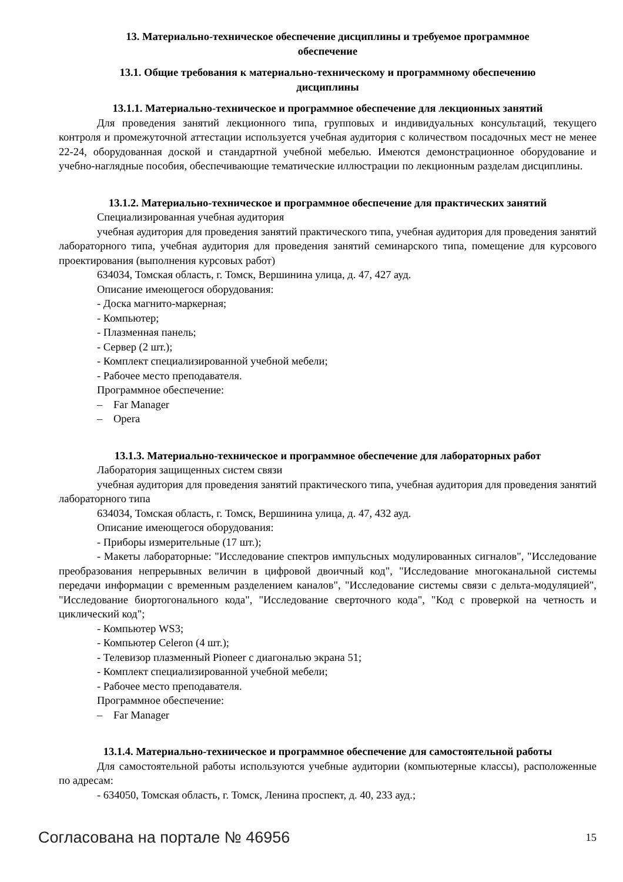13. Материально-техническое обеспечение дисциплины и требуемое программное
обеспечение
13.1. Общие требования к материально-техническому и программному обеспечению
дисциплины
13.1.1. Материально-техническое и программное обеспечение для лекционных занятий
Для проведения занятий лекционного типа, групповых и индивидуальных консультаций, текущего контроля и промежуточной аттестации используется учебная аудитория с количеством посадочных мест не менее 22-24, оборудованная доской и стандартной учебной мебелью. Имеются демонстрационное оборудование и учебно-наглядные пособия, обеспечивающие тематические иллюстрации по лекционным разделам дисциплины.
13.1.2. Материально-техническое и программное обеспечение для практических занятий
Специализированная учебная аудитория
учебная аудитория для проведения занятий практического типа, учебная аудитория для проведения занятий лабораторного типа, учебная аудитория для проведения занятий семинарского типа, помещение для курсового проектирования (выполнения курсовых работ)
634034, Томская область, г. Томск, Вершинина улица, д. 47, 427 ауд.
Описание имеющегося оборудования:
- Доска магнито-маркерная;
- Компьютер;
- Плазменная панель;
- Сервер (2 шт.);
- Комплект специализированной учебной мебели;
- Рабочее место преподавателя.
Программное обеспечение:
– Far Manager
– Opera
13.1.3. Материально-техническое и программное обеспечение для лабораторных работ
Лаборатория защищенных систем связи
учебная аудитория для проведения занятий практического типа, учебная аудитория для проведения занятий лабораторного типа
634034, Томская область, г. Томск, Вершинина улица, д. 47, 432 ауд.
Описание имеющегося оборудования:
- Приборы измерительные (17 шт.);
- Макеты лабораторные: "Исследование спектров импульсных модулированных сигналов", "Исследование преобразования непрерывных величин в цифровой двоичный код", "Исследование многоканальной системы передачи информации с временным разделением каналов", "Исследование системы связи с дельта-модуляцией", "Исследование биортогонального кода", "Исследование сверточного кода", "Код с проверкой на четность и циклический код";
- Компьютер WS3;
- Компьютер Celeron (4 шт.);
- Телевизор плазменный Pioneer с диагональю экрана 51;
- Комплект специализированной учебной мебели;
- Рабочее место преподавателя.
Программное обеспечение:
– Far Manager
13.1.4. Материально-техническое и программное обеспечение для самостоятельной работы
Для самостоятельной работы используются учебные аудитории (компьютерные классы), расположенные по адресам:
- 634050, Томская область, г. Томск, Ленина проспект, д. 40, 233 ауд.;
Согласована на портале № 46956 15